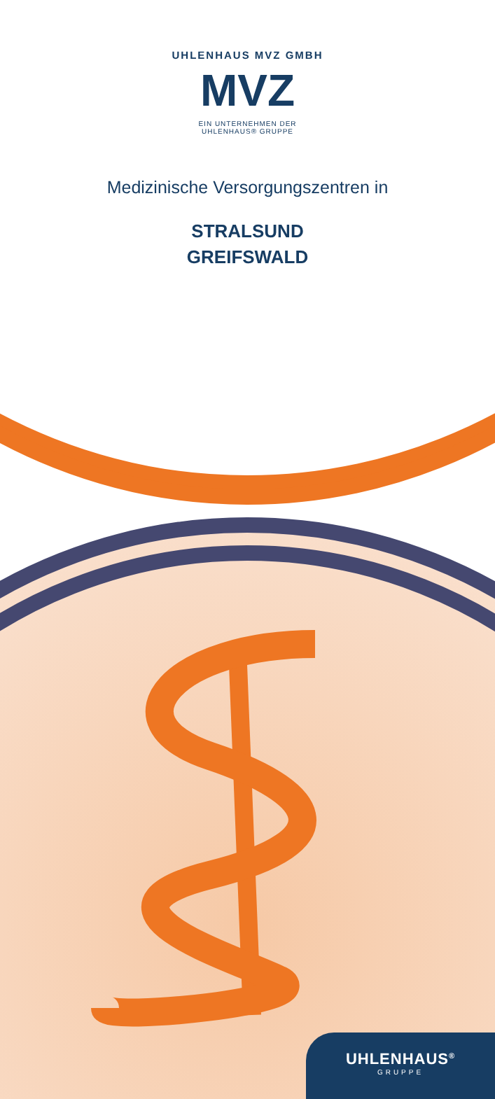UHLENHAUS MVZ GMBH
MVZ
EIN UNTERNEHMEN DER UHLENHAUS® GRUPPE
Medizinische Versorgungszentren in
STRALSUND
GREIFSWALD
UHLENHAUS<sup>®</sup>
GRUPPE